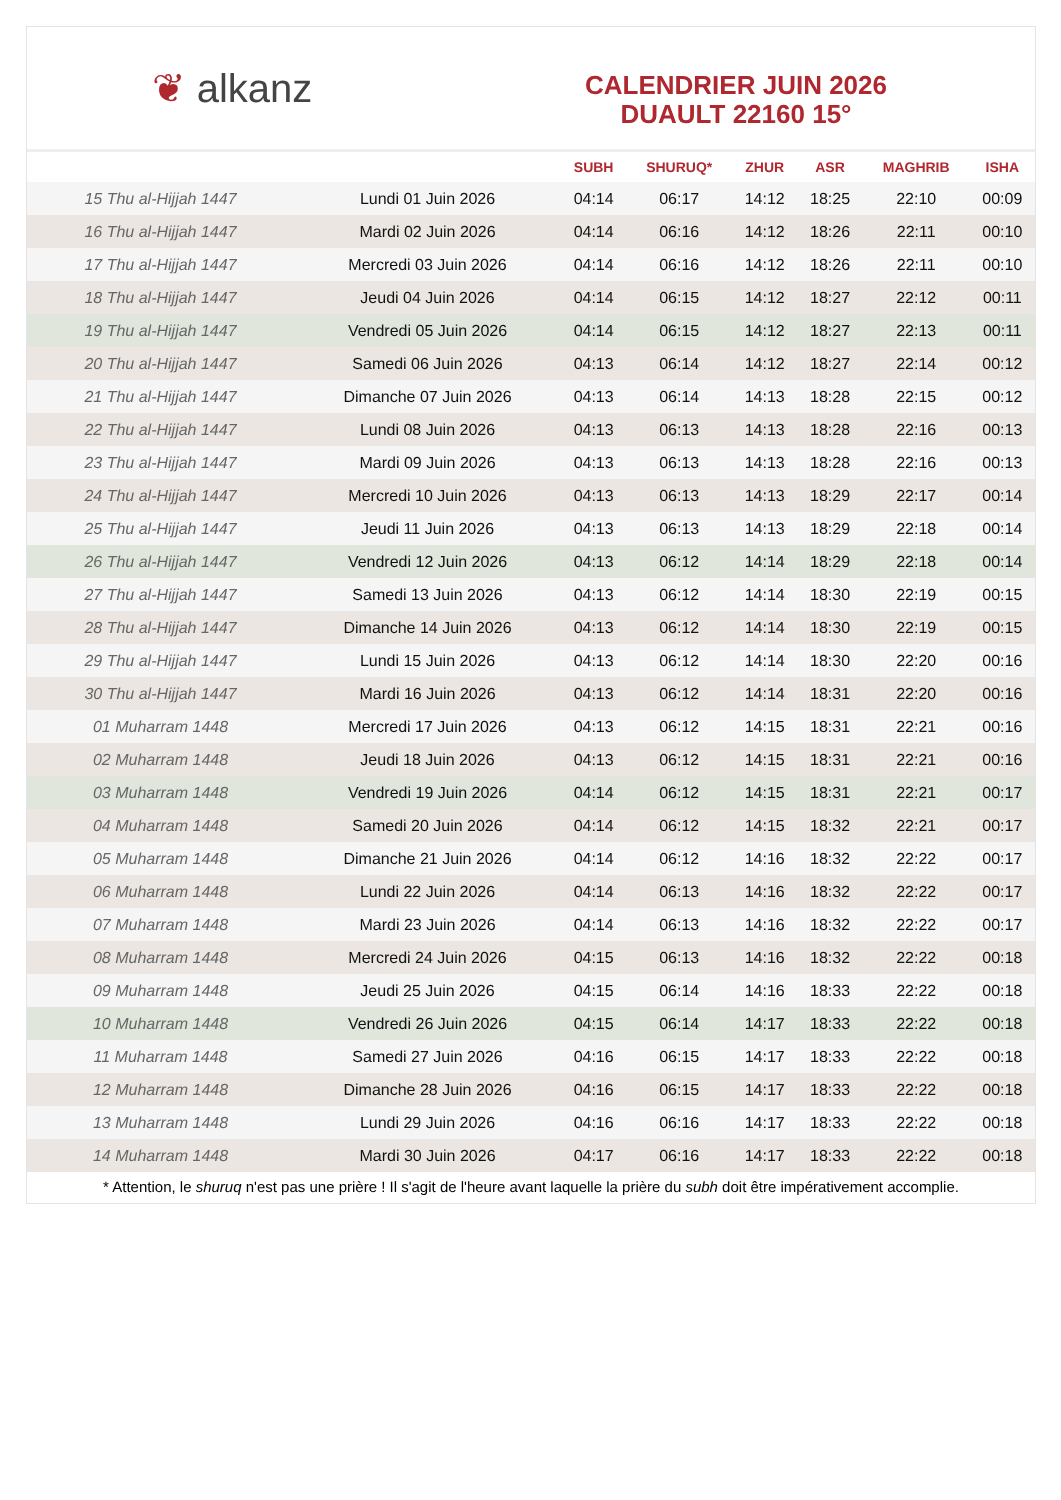❦ alkanz
CALENDRIER JUIN 2026
DUAULT 22160 15°
| | | SUBH | SHURUQ* | ZHUR | ASR | MAGHRIB | ISHA |
| --- | --- | --- | --- | --- | --- | --- | --- |
| 15 Thu al-Hijjah 1447 | Lundi 01 Juin 2026 | 04:14 | 06:17 | 14:12 | 18:25 | 22:10 | 00:09 |
| 16 Thu al-Hijjah 1447 | Mardi 02 Juin 2026 | 04:14 | 06:16 | 14:12 | 18:26 | 22:11 | 00:10 |
| 17 Thu al-Hijjah 1447 | Mercredi 03 Juin 2026 | 04:14 | 06:16 | 14:12 | 18:26 | 22:11 | 00:10 |
| 18 Thu al-Hijjah 1447 | Jeudi 04 Juin 2026 | 04:14 | 06:15 | 14:12 | 18:27 | 22:12 | 00:11 |
| 19 Thu al-Hijjah 1447 | Vendredi 05 Juin 2026 | 04:14 | 06:15 | 14:12 | 18:27 | 22:13 | 00:11 |
| 20 Thu al-Hijjah 1447 | Samedi 06 Juin 2026 | 04:13 | 06:14 | 14:12 | 18:27 | 22:14 | 00:12 |
| 21 Thu al-Hijjah 1447 | Dimanche 07 Juin 2026 | 04:13 | 06:14 | 14:13 | 18:28 | 22:15 | 00:12 |
| 22 Thu al-Hijjah 1447 | Lundi 08 Juin 2026 | 04:13 | 06:13 | 14:13 | 18:28 | 22:16 | 00:13 |
| 23 Thu al-Hijjah 1447 | Mardi 09 Juin 2026 | 04:13 | 06:13 | 14:13 | 18:28 | 22:16 | 00:13 |
| 24 Thu al-Hijjah 1447 | Mercredi 10 Juin 2026 | 04:13 | 06:13 | 14:13 | 18:29 | 22:17 | 00:14 |
| 25 Thu al-Hijjah 1447 | Jeudi 11 Juin 2026 | 04:13 | 06:13 | 14:13 | 18:29 | 22:18 | 00:14 |
| 26 Thu al-Hijjah 1447 | Vendredi 12 Juin 2026 | 04:13 | 06:12 | 14:14 | 18:29 | 22:18 | 00:14 |
| 27 Thu al-Hijjah 1447 | Samedi 13 Juin 2026 | 04:13 | 06:12 | 14:14 | 18:30 | 22:19 | 00:15 |
| 28 Thu al-Hijjah 1447 | Dimanche 14 Juin 2026 | 04:13 | 06:12 | 14:14 | 18:30 | 22:19 | 00:15 |
| 29 Thu al-Hijjah 1447 | Lundi 15 Juin 2026 | 04:13 | 06:12 | 14:14 | 18:30 | 22:20 | 00:16 |
| 30 Thu al-Hijjah 1447 | Mardi 16 Juin 2026 | 04:13 | 06:12 | 14:14 | 18:31 | 22:20 | 00:16 |
| 01 Muharram 1448 | Mercredi 17 Juin 2026 | 04:13 | 06:12 | 14:15 | 18:31 | 22:21 | 00:16 |
| 02 Muharram 1448 | Jeudi 18 Juin 2026 | 04:13 | 06:12 | 14:15 | 18:31 | 22:21 | 00:16 |
| 03 Muharram 1448 | Vendredi 19 Juin 2026 | 04:14 | 06:12 | 14:15 | 18:31 | 22:21 | 00:17 |
| 04 Muharram 1448 | Samedi 20 Juin 2026 | 04:14 | 06:12 | 14:15 | 18:32 | 22:21 | 00:17 |
| 05 Muharram 1448 | Dimanche 21 Juin 2026 | 04:14 | 06:12 | 14:16 | 18:32 | 22:22 | 00:17 |
| 06 Muharram 1448 | Lundi 22 Juin 2026 | 04:14 | 06:13 | 14:16 | 18:32 | 22:22 | 00:17 |
| 07 Muharram 1448 | Mardi 23 Juin 2026 | 04:14 | 06:13 | 14:16 | 18:32 | 22:22 | 00:17 |
| 08 Muharram 1448 | Mercredi 24 Juin 2026 | 04:15 | 06:13 | 14:16 | 18:32 | 22:22 | 00:18 |
| 09 Muharram 1448 | Jeudi 25 Juin 2026 | 04:15 | 06:14 | 14:16 | 18:33 | 22:22 | 00:18 |
| 10 Muharram 1448 | Vendredi 26 Juin 2026 | 04:15 | 06:14 | 14:17 | 18:33 | 22:22 | 00:18 |
| 11 Muharram 1448 | Samedi 27 Juin 2026 | 04:16 | 06:15 | 14:17 | 18:33 | 22:22 | 00:18 |
| 12 Muharram 1448 | Dimanche 28 Juin 2026 | 04:16 | 06:15 | 14:17 | 18:33 | 22:22 | 00:18 |
| 13 Muharram 1448 | Lundi 29 Juin 2026 | 04:16 | 06:16 | 14:17 | 18:33 | 22:22 | 00:18 |
| 14 Muharram 1448 | Mardi 30 Juin 2026 | 04:17 | 06:16 | 14:17 | 18:33 | 22:22 | 00:18 |
* Attention, le shuruq n'est pas une prière ! Il s'agit de l'heure avant laquelle la prière du subh doit être impérativement accomplie.